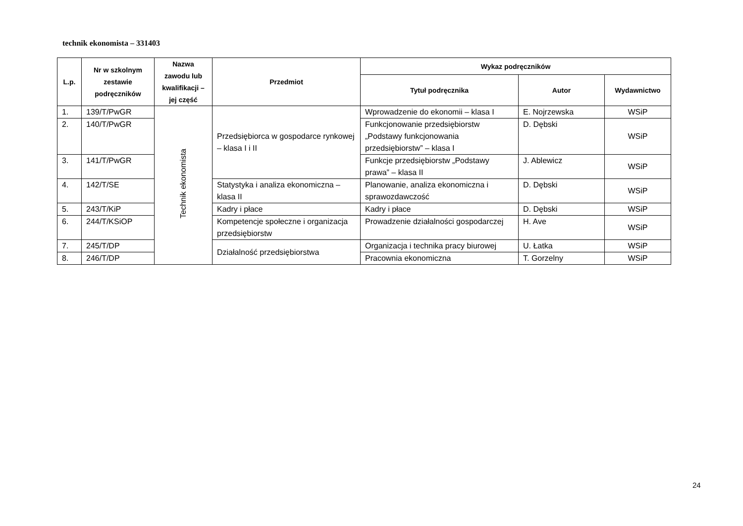technik ekonomista – 331403
| L.p. | Nr w szkolnym zestawie podręczników | Nazwa zawodu lub kwalifikacji – jej część | Przedmiot | Wykaz podręczników | | |
| --- | --- | --- | --- | --- | --- | --- |
| | | | | Tytuł podręcznika | Autor | Wydawnictwo |
| 1. | 139/T/PwGR | Technik ekonomista | Przedsiębiorca w gospodarce rynkowej – klasa I i II | Wprowadzenie do ekonomii – klasa I | E. Nojrzewska | WSiP |
| 2. | 140/T/PwGR | | | Funkcjonowanie przedsiębiorstw „Podstawy funkcjonowania przedsiębiorstw” – klasa I | D. Dębski | WSiP |
| 3. | 141/T/PwGR | | | Funkcje przedsiębiorstw „Podstawy prawa” – klasa II | J. Ablewicz | WSiP |
| 4. | 142/T/SE | | Statystyka i analiza ekonomiczna – klasa II | Planowanie, analiza ekonomiczna i sprawozdawczość | D. Dębski | WSiP |
| 5. | 243/T/KiP | | Kadry i płace | Kadry i płace | D. Dębski | WSiP |
| 6. | 244/T/KSiOP | | Kompetencje społeczne i organizacja przedsiębiorstw | Prowadzenie działalności gospodarczej | H. Ave | WSiP |
| 7. | 245/T/DP | | Działalność przedsiębiorstwa | Organizacja i technika pracy biurowej | U. Łatka | WSiP |
| 8. | 246/T/DP | | | Pracownia ekonomiczna | T. Gorzelny | WSiP |
24